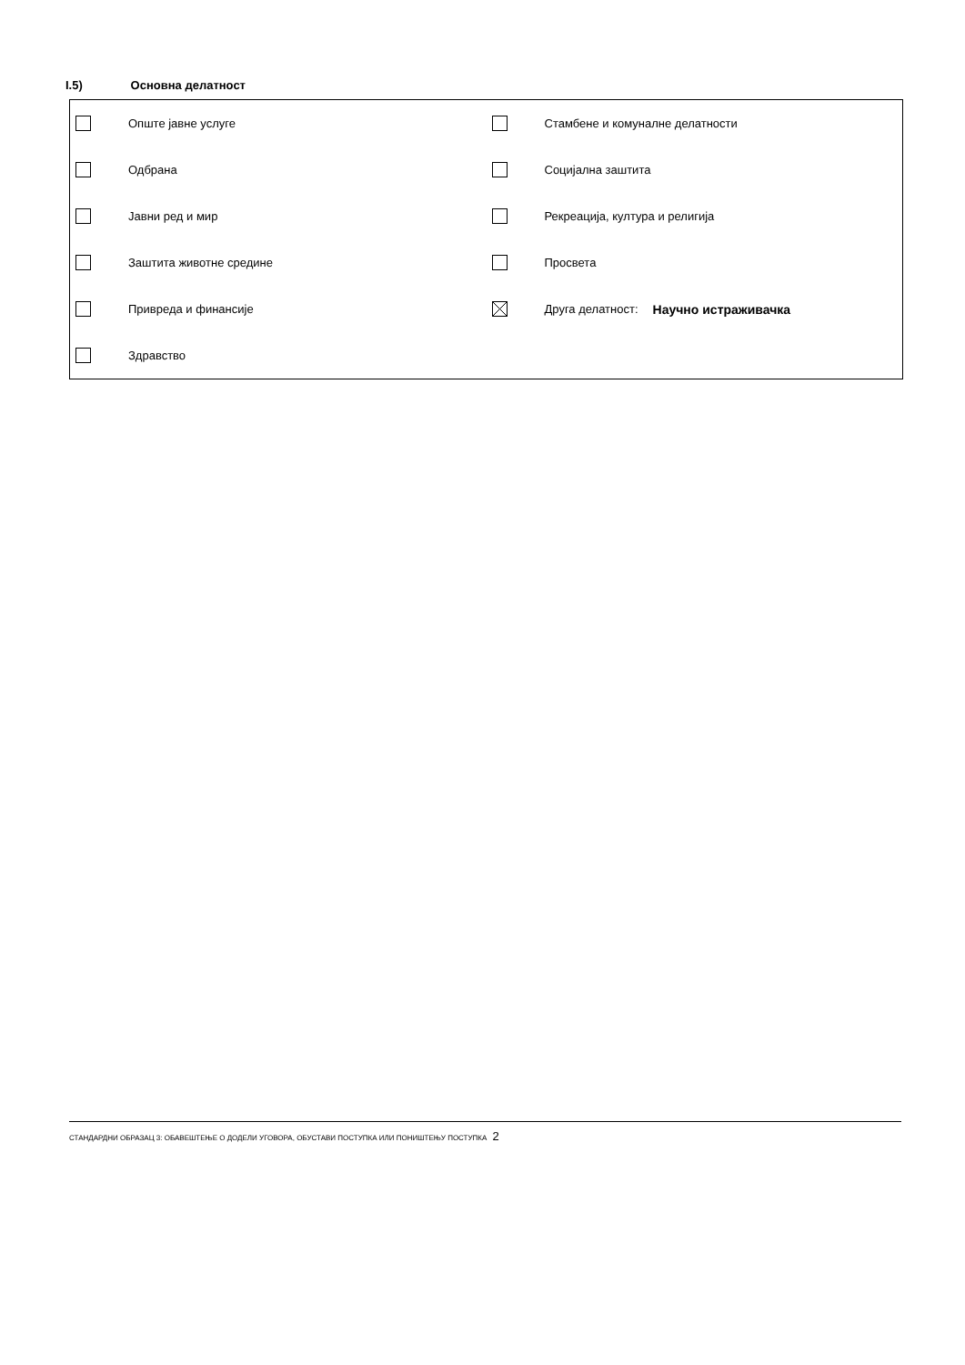I.5) Основна делатност
Опште јавне услуге Стамбене и комуналне делатности
Одбрана Социјална заштита
Јавни ред и мир Рекреација, култура и религија
Заштита животне средине Просвета
Привреда и финансије Друга делатност: Научно истраживачка
Здравство
СТАНДАРДНИ ОБРАЗАЦ 3: ОБАВЕШТЕЊЕ О ДОДЕЛИ УГОВОРА, ОБУСТАВИ ПОСТУПКА ИЛИ ПОНИШТЕЊУ ПОСТУПКА 2